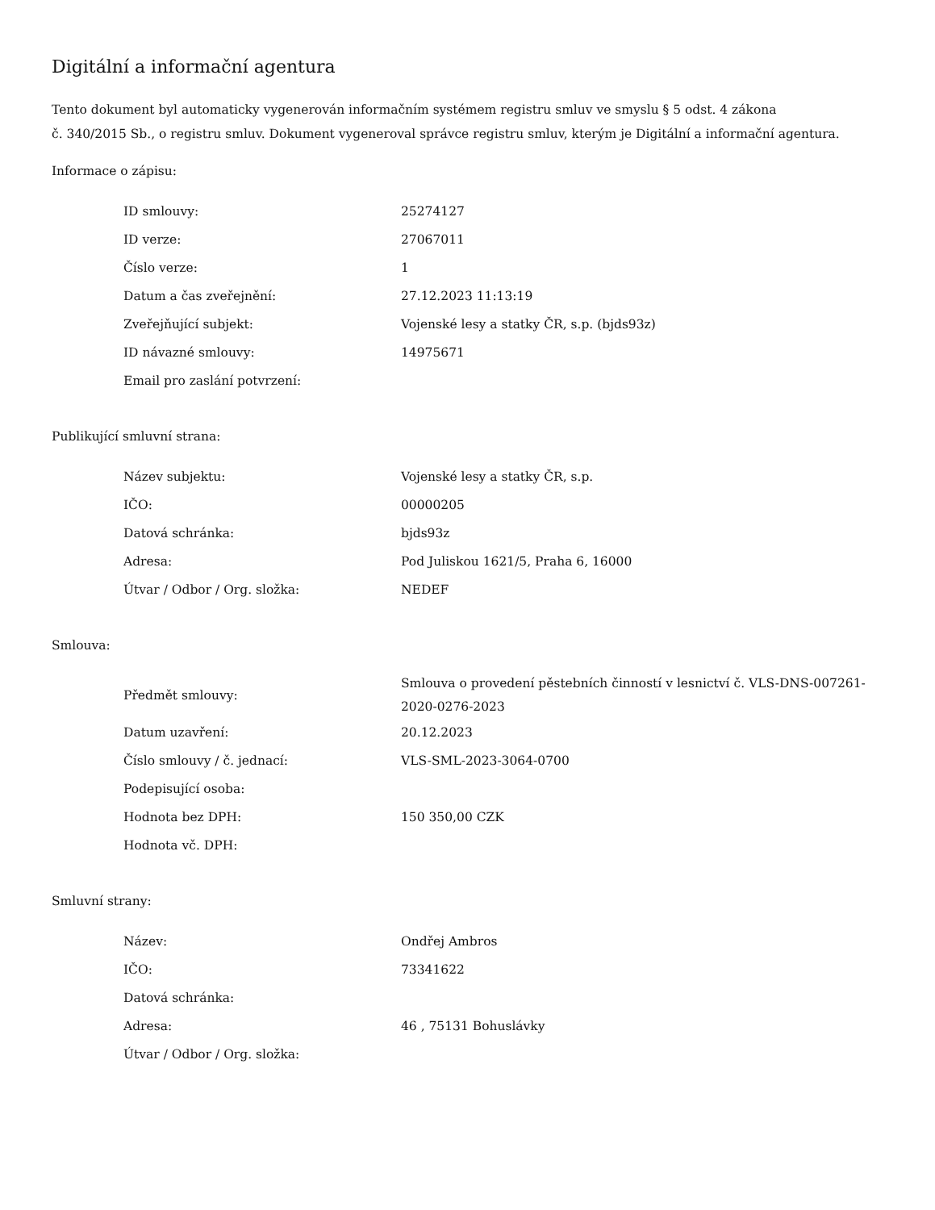Digitální a informační agentura
Tento dokument byl automaticky vygenerován informačním systémem registru smluv ve smyslu § 5 odst. 4 zákona
č. 340/2015 Sb., o registru smluv. Dokument vygeneroval správce registru smluv, kterým je Digitální a informační agentura.
Informace o zápisu:
| ID smlouvy: | 25274127 |
| ID verze: | 27067011 |
| Číslo verze: | 1 |
| Datum a čas zveřejnění: | 27.12.2023 11:13:19 |
| Zveřejňující subjekt: | Vojenské lesy a statky ČR, s.p. (bjds93z) |
| ID návazné smlouvy: | 14975671 |
| Email pro zaslání potvrzení: | |
Publikující smluvní strana:
| Název subjektu: | Vojenské lesy a statky ČR, s.p. |
| IČO: | 00000205 |
| Datová schránka: | bjds93z |
| Adresa: | Pod Juliskou 1621/5, Praha 6, 16000 |
| Útvar / Odbor / Org. složka: | NEDEF |
Smlouva:
| Předmět smlouvy: | Smlouva o provedení pěstebních činností v lesnictví č. VLS-DNS-007261-2020-0276-2023 |
| Datum uzavření: | 20.12.2023 |
| Číslo smlouvy / č. jednací: | VLS-SML-2023-3064-0700 |
| Podepisující osoba: | |
| Hodnota bez DPH: | 150 350,00 CZK |
| Hodnota vč. DPH: | |
Smluvní strany:
| Název: | Ondřej Ambros |
| IČO: | 73341622 |
| Datová schránka: | |
| Adresa: | 46 , 75131 Bohuslávky |
| Útvar / Odbor / Org. složka: | |